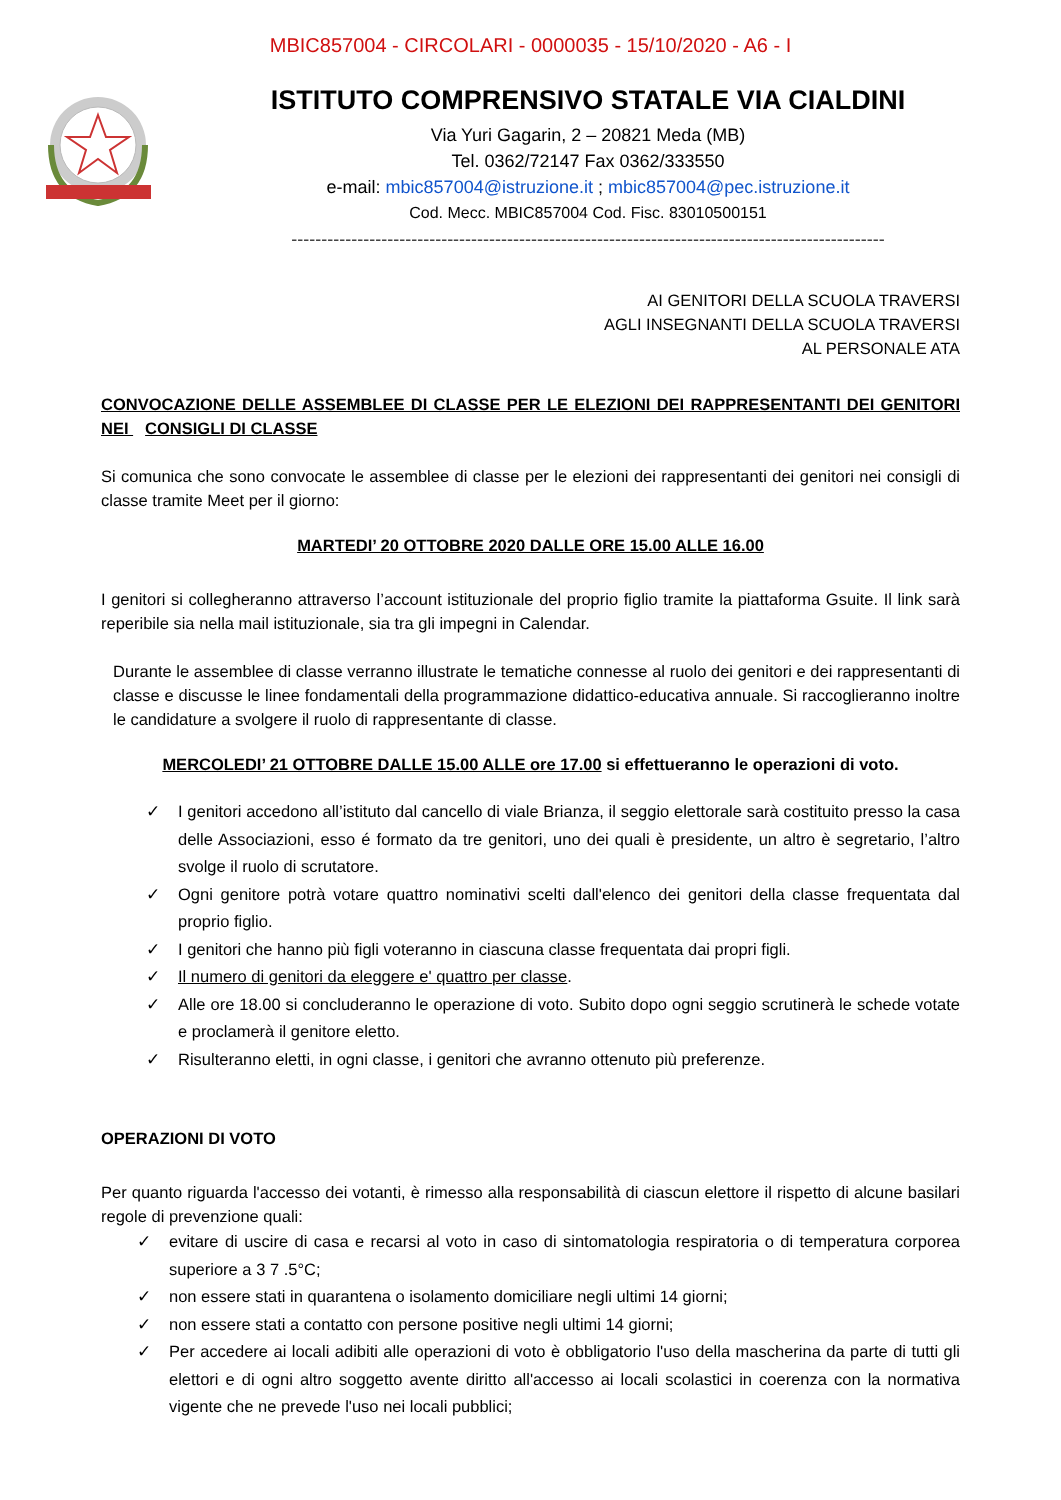MBIC857004 - CIRCOLARI - 0000035 - 15/10/2020 - A6 - I
ISTITUTO COMPRENSIVO STATALE VIA CIALDINI
Via Yuri Gagarin, 2 – 20821 Meda (MB)
Tel. 0362/72147 Fax 0362/333550
e-mail: mbic857004@istruzione.it ; mbic857004@pec.istruzione.it
Cod. Mecc. MBIC857004 Cod. Fisc. 83010500151
---------------------------------------------------------------------------------------------------
AI GENITORI DELLA SCUOLA TRAVERSI
AGLI INSEGNANTI DELLA SCUOLA TRAVERSI
AL PERSONALE ATA
CONVOCAZIONE DELLE ASSEMBLEE DI CLASSE PER LE ELEZIONI DEI RAPPRESENTANTI DEI GENITORI NEI CONSIGLI DI CLASSE
Si comunica che sono convocate le assemblee di classe per le elezioni dei rappresentanti dei genitori nei consigli di classe tramite Meet per il giorno:
MARTEDI’ 20 OTTOBRE 2020 DALLE ORE 15.00 ALLE 16.00
I genitori si collegheranno attraverso l’account istituzionale del proprio figlio tramite la piattaforma Gsuite. Il link sarà reperibile sia nella mail istituzionale, sia tra gli impegni in Calendar.
Durante le assemblee di classe verranno illustrate le tematiche connesse al ruolo dei genitori e dei rappresentanti di classe e discusse le linee fondamentali della programmazione didattico-educativa annuale. Si raccoglieranno inoltre le candidature a svolgere il ruolo di rappresentante di classe.
MERCOLEDI’ 21 OTTOBRE DALLE 15.00 ALLE ore 17.00 si effettueranno le operazioni di voto.
✓ I genitori accedono all’istituto dal cancello di viale Brianza, il seggio elettorale sarà costituito presso la casa delle Associazioni, esso é formato da tre genitori, uno dei quali è presidente, un altro è segretario, l’altro svolge il ruolo di scrutatore.
✓ Ogni genitore potrà votare quattro nominativi scelti dall'elenco dei genitori della classe frequentata dal proprio figlio.
✓ I genitori che hanno più figli voteranno in ciascuna classe frequentata dai propri figli.
✓ Il numero di genitori da eleggere e' quattro per classe.
✓ Alle ore 18.00 si concluderanno le operazione di voto. Subito dopo ogni seggio scrutinerà le schede votate e proclamerà il genitore eletto.
✓ Risulteranno eletti, in ogni classe, i genitori che avranno ottenuto più preferenze.
OPERAZIONI DI VOTO
Per quanto riguarda l'accesso dei votanti, è rimesso alla responsabilità di ciascun elettore il rispetto di alcune basilari regole di prevenzione quali:
✓ evitare di uscire di casa e recarsi al voto in caso di sintomatologia respiratoria o di temperatura corporea superiore a 3 7 .5°C;
✓ non essere stati in quarantena o isolamento domiciliare negli ultimi 14 giorni;
✓ non essere stati a contatto con persone positive negli ultimi 14 giorni;
✓ Per accedere ai locali adibiti alle operazioni di voto è obbligatorio l'uso della mascherina da parte di tutti gli elettori e di ogni altro soggetto avente diritto all'accesso ai locali scolastici in coerenza con la normativa vigente che ne prevede l'uso nei locali pubblici;